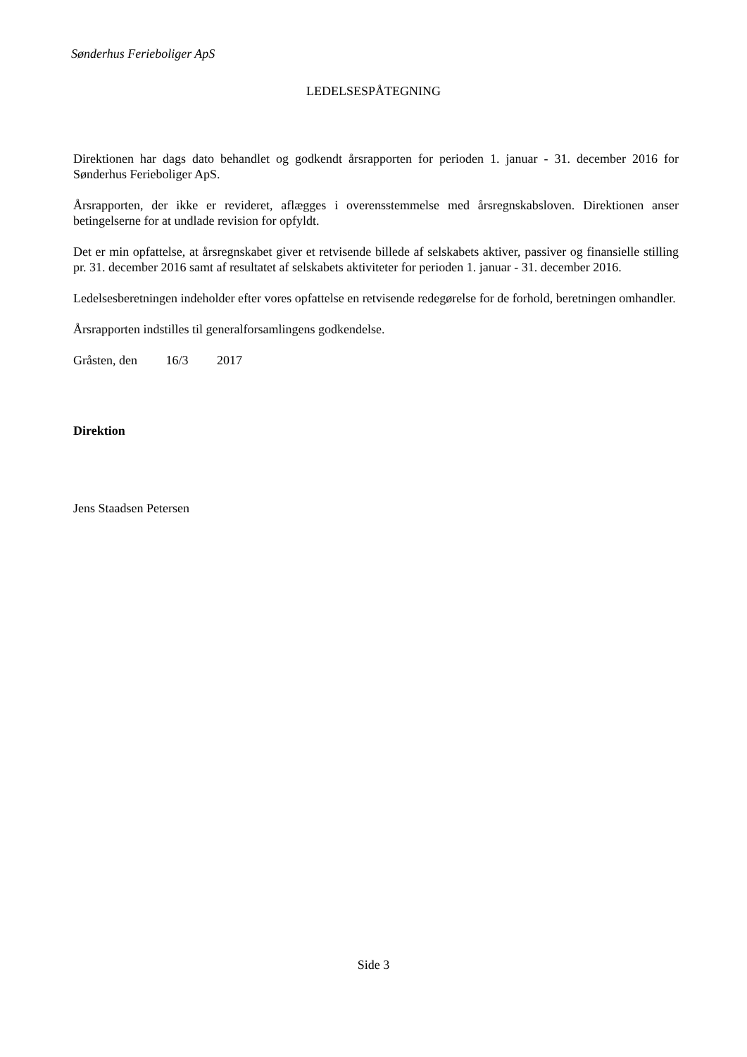Sønderhus Ferieboliger ApS
LEDELSESPÅTEGNING
Direktionen har dags dato behandlet og godkendt årsrapporten for perioden 1. januar - 31. december 2016 for Sønderhus Ferieboliger ApS.
Årsrapporten, der ikke er revideret, aflægges i overensstemmelse med årsregnskabsloven. Direktionen anser betingelserne for at undlade revision for opfyldt.
Det er min opfattelse, at årsregnskabet giver et retvisende billede af selskabets aktiver, passiver og finansielle stilling pr. 31. december 2016 samt af resultatet af selskabets aktiviteter for perioden 1. januar - 31. december 2016.
Ledelsesberetningen indeholder efter vores opfattelse en retvisende redegørelse for de forhold, beretningen omhandler.
Årsrapporten indstilles til generalforsamlingens godkendelse.
Gråsten, den 16/3 2017
Direktion
Jens Staadsen Petersen
Side 3